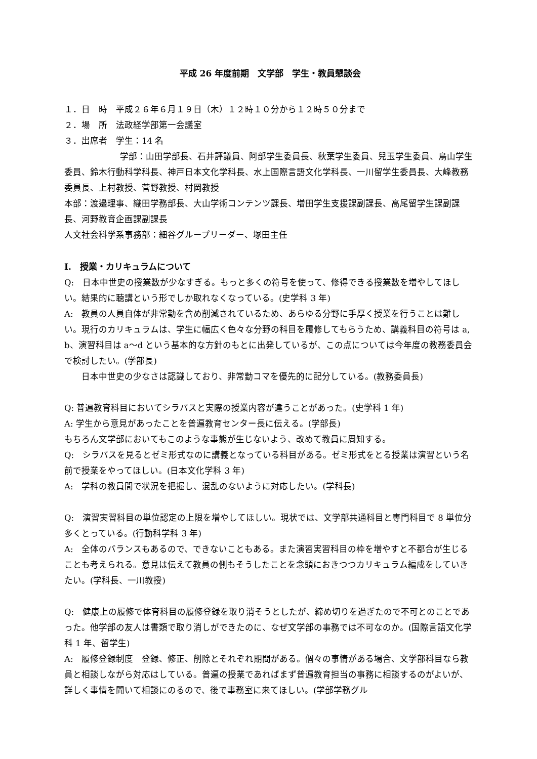平成 26 年度前期　文学部　学生・教員懇談会
１．日　時　平成２６年６月１９日（木）１２時１０分から１２時５０分まで
２．場　所　法政経学部第一会議室
３．出席者　学生：14 名
学部：山田学部長、石井評議員、阿部学生委員長、秋葉学生委員、兒玉学生委員、鳥山学生委員、鈴木行動科学科長、神戸日本文化学科長、水上国際言語文化学科長、一川留学生委員長、大峰教務委員長、上村教授、菅野教授、村岡教授
本部：渡邉理事、織田学務部長、大山学術コンテンツ課長、増田学生支援課副課長、高尾留学生課副課長、河野教育企画課副課長
人文社会科学系事務部：細谷グループリーダー、塚田主任
I.　授業・カリキュラムについて
Q:　日本中世史の授業数が少なすぎる。もっと多くの符号を使って、修得できる授業数を増やしてほしい。結果的に聴講という形でしか取れなくなっている。(史学科 3 年)
A:　教員の人員自体が非常勤を含め削減されているため、あらゆる分野に手厚く授業を行うことは難しい。現行のカリキュラムは、学生に幅広く色々な分野の科目を履修してもらうため、講義科目の符号は a, b、演習科目は a〜d という基本的な方針のもとに出発しているが、この点については今年度の教務委員会で検討したい。(学部長)
　　日本中世史の少なさは認識しており、非常勤コマを優先的に配分している。(教務委員長)
Q: 普遍教育科目においてシラバスと実際の授業内容が違うことがあった。(史学科 1 年)
A: 学生から意見があったことを普遍教育センター長に伝える。(学部長)
もちろん文学部においてもこのような事態が生じないよう、改めて教員に周知する。
Q:　シラバスを見るとゼミ形式なのに講義となっている科目がある。ゼミ形式をとる授業は演習という名前で授業をやってほしい。(日本文化学科 3 年)
A:　学科の教員間で状況を把握し、混乱のないように対応したい。(学科長)
Q:　演習実習科目の単位認定の上限を増やしてほしい。現状では、文学部共通科目と専門科目で 8 単位分多くとっている。(行動科学科 3 年)
A:　全体のバランスもあるので、できないこともある。また演習実習科目の枠を増やすと不都合が生じることも考えられる。意見は伝えて教員の側もそうしたことを念頭におきつつカリキュラム編成をしていきたい。(学科長、一川教授)
Q:　健康上の履修で体育科目の履修登録を取り消そうとしたが、締め切りを過ぎたので不可とのことであった。他学部の友人は書類で取り消しができたのに、なぜ文学部の事務では不可なのか。(国際言語文化学科 1 年、留学生)
A:　履修登録制度　登録、修正、削除とそれぞれ期間がある。個々の事情がある場合、文学部科目なら教員と相談しながら対応はしている。普遍の授業であればまず普遍教育担当の事務に相談するのがよいが、詳しく事情を聞いて相談にのるので、後で事務室に来てほしい。(学部学務グル